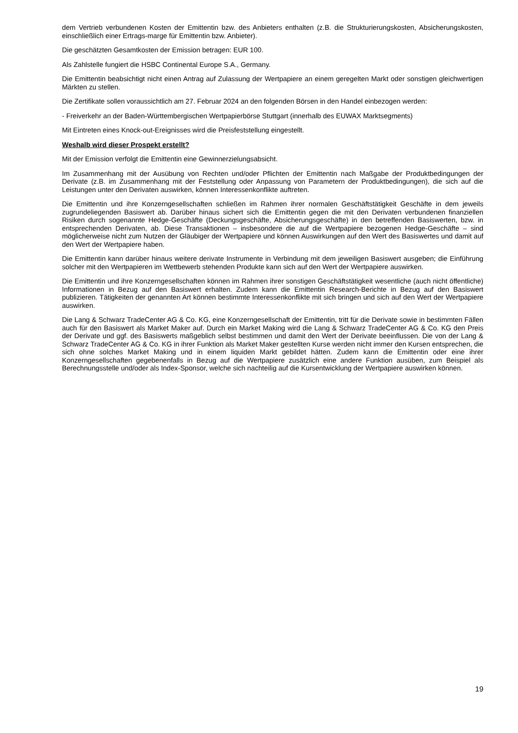dem Vertrieb verbundenen Kosten der Emittentin bzw. des Anbieters enthalten (z.B. die Strukturierungskosten, Absicherungskosten, einschließlich einer Ertrags-marge für Emittentin bzw. Anbieter).
Die geschätzten Gesamtkosten der Emission betragen: EUR 100.
Als Zahlstelle fungiert die HSBC Continental Europe S.A., Germany.
Die Emittentin beabsichtigt nicht einen Antrag auf Zulassung der Wertpapiere an einem geregelten Markt oder sonstigen gleichwertigen Märkten zu stellen.
Die Zertifikate sollen voraussichtlich am 27. Februar 2024 an den folgenden Börsen in den Handel einbezogen werden:
- Freiverkehr an der Baden-Württembergischen Wertpapierbörse Stuttgart (innerhalb des EUWAX Marktsegments)
Mit Eintreten eines Knock-out-Ereignisses wird die Preisfeststellung eingestellt.
Weshalb wird dieser Prospekt erstellt?
Mit der Emission verfolgt die Emittentin eine Gewinnerzielungsabsicht.
Im Zusammenhang mit der Ausübung von Rechten und/oder Pflichten der Emittentin nach Maßgabe der Produktbedingungen der Derivate (z.B. im Zusammenhang mit der Feststellung oder Anpassung von Parametern der Produktbedingungen), die sich auf die Leistungen unter den Derivaten auswirken, können Interessenkonflikte auftreten.
Die Emittentin und ihre Konzerngesellschaften schließen im Rahmen ihrer normalen Geschäftstätigkeit Geschäfte in dem jeweils zugrundeliegenden Basiswert ab. Darüber hinaus sichert sich die Emittentin gegen die mit den Derivaten verbundenen finanziellen Risiken durch sogenannte Hedge-Geschäfte (Deckungsgeschäfte, Absicherungsgeschäfte) in den betreffenden Basiswerten, bzw. in entsprechenden Derivaten, ab. Diese Transaktionen – insbesondere die auf die Wertpapiere bezogenen Hedge-Geschäfte – sind möglicherweise nicht zum Nutzen der Gläubiger der Wertpapiere und können Auswirkungen auf den Wert des Basiswertes und damit auf den Wert der Wertpapiere haben.
Die Emittentin kann darüber hinaus weitere derivate Instrumente in Verbindung mit dem jeweiligen Basiswert ausgeben; die Einführung solcher mit den Wertpapieren im Wettbewerb stehenden Produkte kann sich auf den Wert der Wertpapiere auswirken.
Die Emittentin und ihre Konzerngesellschaften können im Rahmen ihrer sonstigen Geschäftstätigkeit wesentliche (auch nicht öffentliche) Informationen in Bezug auf den Basiswert erhalten. Zudem kann die Emittentin Research-Berichte in Bezug auf den Basiswert publizieren. Tätigkeiten der genannten Art können bestimmte Interessenkonflikte mit sich bringen und sich auf den Wert der Wertpapiere auswirken.
Die Lang & Schwarz TradeCenter AG & Co. KG, eine Konzerngesellschaft der Emittentin, tritt für die Derivate sowie in bestimmten Fällen auch für den Basiswert als Market Maker auf. Durch ein Market Making wird die Lang & Schwarz TradeCenter AG & Co. KG den Preis der Derivate und ggf. des Basiswerts maßgeblich selbst bestimmen und damit den Wert der Derivate beeinflussen. Die von der Lang & Schwarz TradeCenter AG & Co. KG in ihrer Funktion als Market Maker gestellten Kurse werden nicht immer den Kursen entsprechen, die sich ohne solches Market Making und in einem liquiden Markt gebildet hätten. Zudem kann die Emittentin oder eine ihrer Konzerngesellschaften gegebenenfalls in Bezug auf die Wertpapiere zusätzlich eine andere Funktion ausüben, zum Beispiel als Berechnungsstelle und/oder als Index-Sponsor, welche sich nachteilig auf die Kursentwicklung der Wertpapiere auswirken können.
19